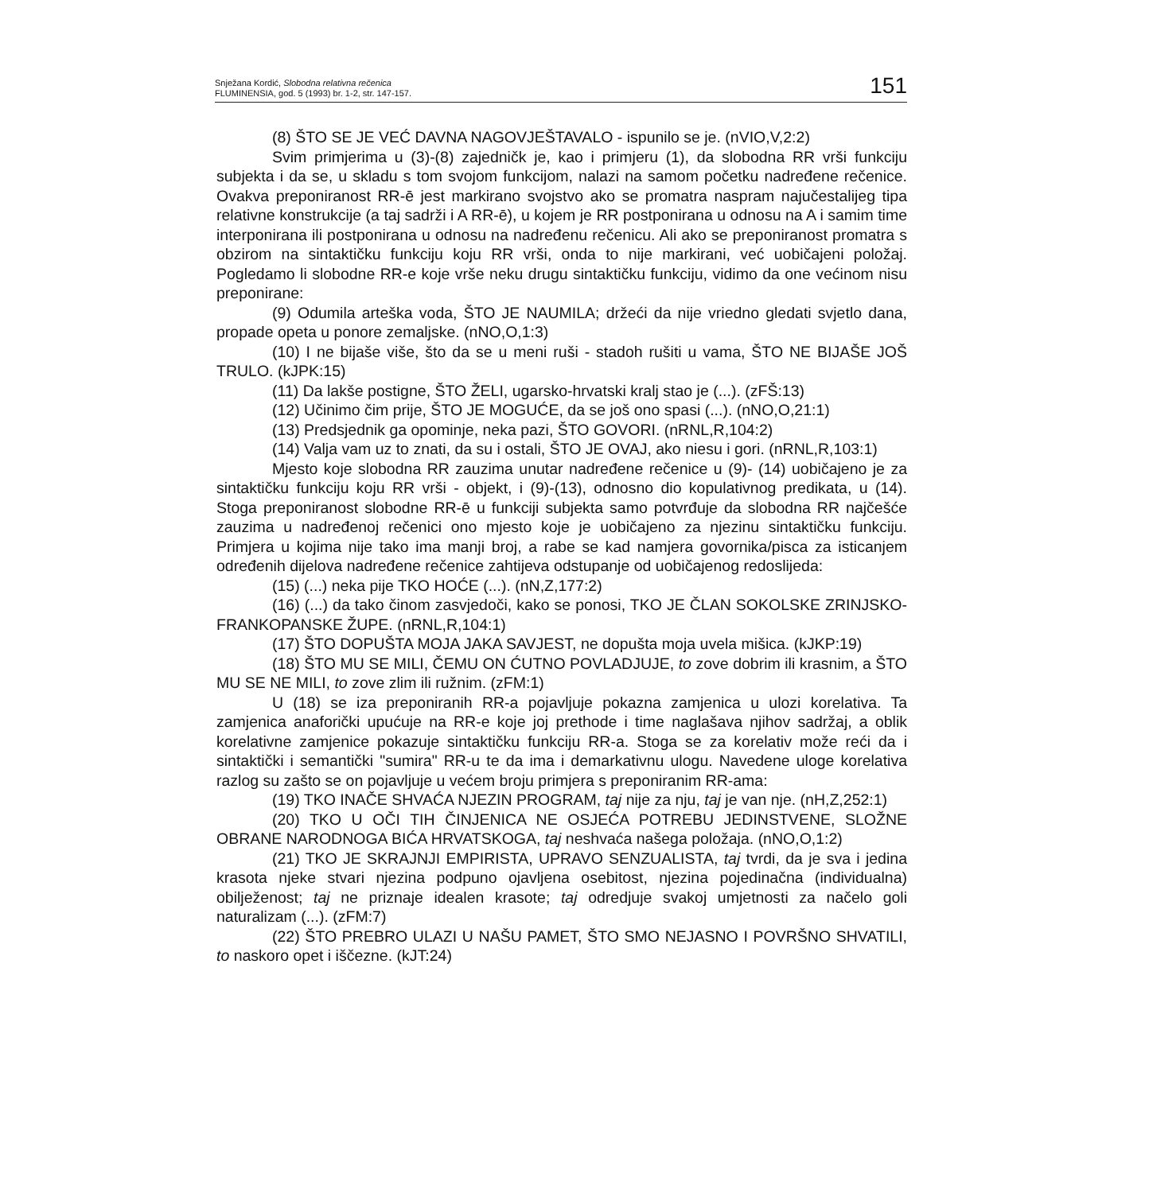Snježana Kordić, Slobodna relativna rečenica
FLUMINENSIA, god. 5 (1993) br. 1-2, str. 147-157.
151
(8) ŠTO SE JE VEĆ DAVNA NAGOVJEŠTAVALO - ispunilo se je. (nVIO,V,2:2)
Svim primjerima u (3)-(8) zajedničk je, kao i primjeru (1), da slobodna RR vrši funkciju subjekta i da se, u skladu s tom svojom funkcijom, nalazi na samom početku nadređene rečenice. Ovakva preponiranost RR-ē jest markirano svojstvo ako se promatra naspram najučestalijeg tipa relativne konstrukcije (a taj sadrži i A RR-ē), u kojem je RR postponirana u odnosu na A i samim time interponirana ili postponirana u odnosu na nadređenu rečenicu. Ali ako se preponiranost promatra s obzirom na sintaktičku funkciju koju RR vrši, onda to nije markirani, već uobičajeni položaj. Pogledamo li slobodne RR-e koje vrše neku drugu sintaktičku funkciju, vidimo da one većinom nisu preponirane:
(9) Odumila arteška voda, ŠTO JE NAUMILA; držeći da nije vriedno gledati svjetlo dana, propade opeta u ponore zemaljske. (nNO,O,1:3)
(10) I ne bijaše više, što da se u meni ruši - stadoh rušiti u vama, ŠTO NE BIJAŠE JOŠ TRULO. (kJPK:15)
(11) Da lakše postigne, ŠTO ŽELI, ugarsko-hrvatski kralj stao je (...). (zFŠ:13)
(12) Učinimo čim prije, ŠTO JE MOGUĆE, da se još ono spasi (...). (nNO,O,21:1)
(13) Predsjednik ga opominje, neka pazi, ŠTO GOVORI. (nRNL,R,104:2)
(14) Valja vam uz to znati, da su i ostali, ŠTO JE OVAJ, ako niesu i gori. (nRNL,R,103:1)
Mjesto koje slobodna RR zauzima unutar nadređene rečenice u (9)- (14) uobičajeno je za sintaktičku funkciju koju RR vrši - objekt, i (9)-(13), odnosno dio kopulativnog predikata, u (14). Stoga preponiranost slobodne RR-ē u funkciji subjekta samo potvrđuje da slobodna RR najčešće zauzima u nadređenoj rečenici ono mjesto koje je uobičajeno za njezinu sintaktičku funkciju. Primjera u kojima nije tako ima manji broj, a rabe se kad namjera govornika/pisca za isticanjem određenih dijelova nadređene rečenice zahtijeva odstupanje od uobičajenog redoslijeda:
(15) (...) neka pije TKO HOĆE (...). (nN,Z,177:2)
(16) (...) da tako činom zasvjedoči, kako se ponosi, TKO JE ČLAN SOKOLSKE ZRINJSKO-FRANKOPANSKE ŽUPE. (nRNL,R,104:1)
(17) ŠTO DOPUŠTA MOJA JAKA SAVJEST, ne dopušta moja uvela mišica. (kJKP:19)
(18) ŠTO MU SE MILI, ČEMU ON ĆUTNO POVLADJUJE, to zove dobrim ili krasnim, a ŠTO MU SE NE MILI, to zove zlim ili ružnim. (zFM:1)
U (18) se iza preponiranih RR-a pojavljuje pokazna zamjenica u ulozi korelativa. Ta zamjenica anaforički upućuje na RR-e koje joj prethode i time naglašava njihov sadržaj, a oblik korelativne zamjenice pokazuje sintaktičku funkciju RR-a. Stoga se za korelativ može reći da i sintaktički i semantički "sumira" RR-u te da ima i demarkativnu ulogu. Navedene uloge korelativa razlog su zašto se on pojavljuje u većem broju primjera s preponiranim RR-ama:
(19) TKO INAČE SHVAĆA NJEZIN PROGRAM, taj nije za nju, taj je van nje. (nH,Z,252:1)
(20) TKO U OČI TIH ČINJENICA NE OSJEĆA POTREBU JEDINSTVENE, SLOŽNE OBRANE NARODNOGA BIĆA HRVATSKOGA, taj neshvaća našega položaja. (nNO,O,1:2)
(21) TKO JE SKRAJNJI EMPIRISTA, UPRAVO SENZUALISTA, taj tvrdi, da je sva i jedina krasota njeke stvari njezina podpuno ojavljena osebitost, njezina pojedinačna (individualna) obilježenost; taj ne priznaje idealen krasote; taj odredjuje svakoj umjetnosti za načelo goli naturalizam (...). (zFM:7)
(22) ŠTO PREBRO ULAZI U NAŠU PAMET, ŠTO SMO NEJASNO I POVRŠNO SHVATILI, to naskoro opet i iščezne. (kJT:24)